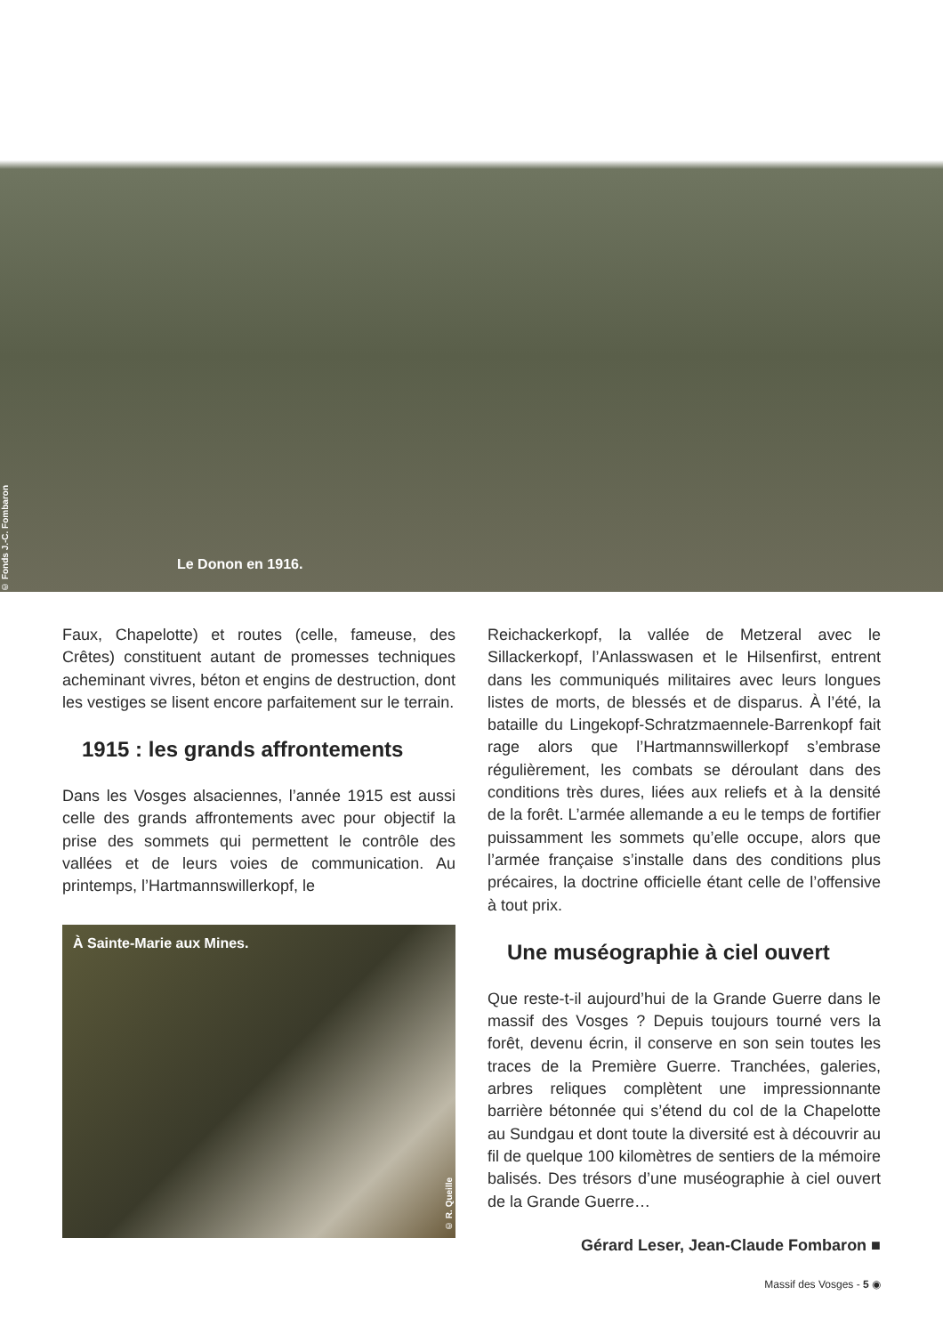© Fonds J.-C. Fombaron
Le Donon en 1916.
Faux, Chapelotte) et routes (celle, fameuse, des Crêtes) constituent autant de promesses techniques acheminant vivres, béton et engins de destruction, dont les vestiges se lisent encore parfaitement sur le terrain.
1915 : les grands affrontements
Dans les Vosges alsaciennes, l’année 1915 est aussi celle des grands affrontements avec pour objectif la prise des sommets qui permettent le contrôle des vallées et de leurs voies de communication. Au printemps, l’Hartmannswillerkopf, le
À Sainte-Marie aux Mines.
© R. Queille
Reichackerkopf, la vallée de Metzeral avec le Sillackerkopf, l’Anlasswasen et le Hilsenfirst, entrent dans les communiqués militaires avec leurs longues listes de morts, de blessés et de disparus. À l’été, la bataille du Lingekopf-Schratzmaennele-Barrenkopf fait rage alors que l’Hartmannswillerkopf s’embrase régulièrement, les combats se déroulant dans des conditions très dures, liées aux reliefs et à la densité de la forêt. L’armée allemande a eu le temps de fortifier puissamment les sommets qu’elle occupe, alors que l’armée française s’installe dans des conditions plus précaires, la doctrine officielle étant celle de l’offensive à tout prix.
Une muséographie à ciel ouvert
Que reste-t-il aujourd’hui de la Grande Guerre dans le massif des Vosges ? Depuis toujours tourné vers la forêt, devenu écrin, il conserve en son sein toutes les traces de la Première Guerre. Tranchées, galeries, arbres reliques complètent une impressionnante barrière bétonnée qui s’étend du col de la Chapelotte au Sundgau et dont toute la diversité est à découvrir au fil de quelque 100 kilomètres de sentiers de la mémoire balisés. Des trésors d’une muséographie à ciel ouvert de la Grande Guerre…
Gérard Leser, Jean-Claude Fombaron ■
Massif des Vosges - 5 ◉